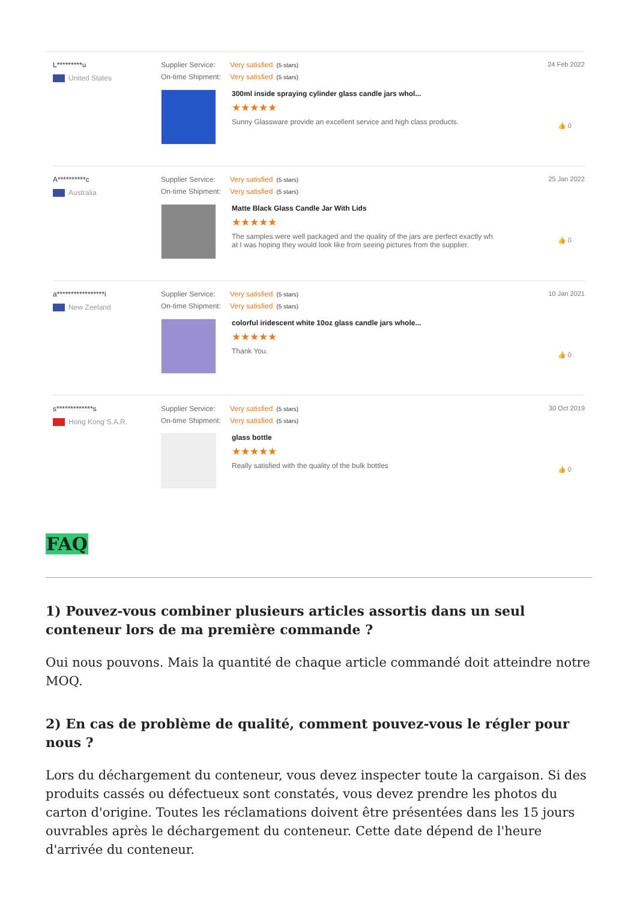L*********u
United States
Supplier Service: Very satisfied (5 stars)
On-time Shipment: Very satisfied (5 stars)
300ml inside spraying cylinder glass candle jars whol...
★★★★★
Sunny Glassware provide an excellent service and high class products.
24 Feb 2022
👍 0
A**********c
Australia
Supplier Service: Very satisfied (5 stars)
On-time Shipment: Very satisfied (5 stars)
Matte Black Glass Candle Jar With Lids
★★★★★
The samples were well packaged and the quality of the jars are perfect exactly wh
at I was hoping they would look like from seeing pictures from the supplier.
25 Jan 2022
👍 0
a*****************i
New Zeeland
Supplier Service: Very satisfied (5 stars)
On-time Shipment: Very satisfied (5 stars)
colorful iridescent white 10oz glass candle jars whole...
★★★★★
Thank You.
10 Jan 2021
👍 0
s*************s
Hong Kong S.A.R.
Supplier Service: Very satisfied (5 stars)
On-time Shipment: Very satisfied (5 stars)
glass bottle
★★★★★
Really satisfied with the quality of the bulk bottles
30 Oct 2019
👍 0
FAQ
1) Pouvez-vous combiner plusieurs articles assortis dans un seul conteneur lors de ma première commande ?
Oui nous pouvons. Mais la quantité de chaque article commandé doit atteindre notre MOQ.
2) En cas de problème de qualité, comment pouvez-vous le régler pour nous ?
Lors du déchargement du conteneur, vous devez inspecter toute la cargaison. Si des produits cassés ou défectueux sont constatés, vous devez prendre les photos du carton d'origine. Toutes les réclamations doivent être présentées dans les 15 jours ouvrables après le déchargement du conteneur. Cette date dépend de l'heure d'arrivée du conteneur.